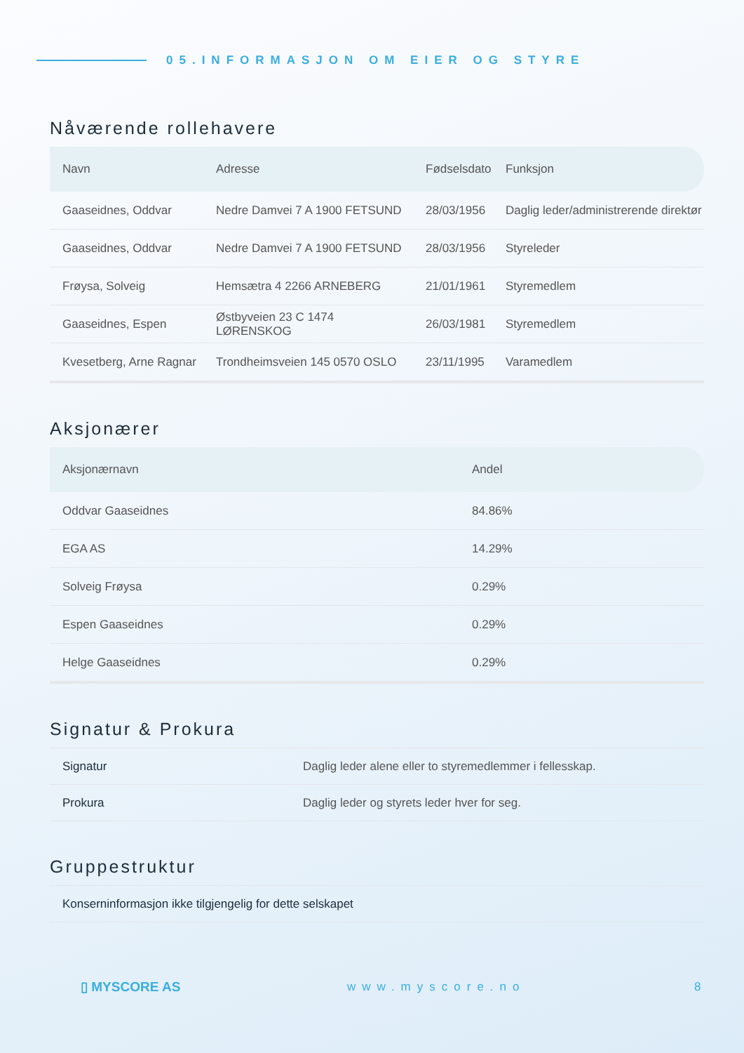05.INFORMASJON OM EIER OG STYRE
Nåværende rollehavere
| Navn | Adresse | Fødselsdato | Funksjon |
| --- | --- | --- | --- |
| Gaaseidnes, Oddvar | Nedre Damvei 7 A 1900 FETSUND | 28/03/1956 | Daglig leder/administrerende direktør |
| Gaaseidnes, Oddvar | Nedre Damvei 7 A 1900 FETSUND | 28/03/1956 | Styreleder |
| Frøysa, Solveig | Hemsætra 4 2266 ARNEBERG | 21/01/1961 | Styremedlem |
| Gaaseidnes, Espen | Østbyveien 23 C 1474 LØRENSKOG | 26/03/1981 | Styremedlem |
| Kvesetberg, Arne Ragnar | Trondheimsveien 145 0570 OSLO | 23/11/1995 | Varamedlem |
Aksjonærer
| Aksjonærnavn | Andel |
| --- | --- |
| Oddvar Gaaseidnes | 84.86% |
| EGA AS | 14.29% |
| Solveig Frøysa | 0.29% |
| Espen Gaaseidnes | 0.29% |
| Helge Gaaseidnes | 0.29% |
Signatur & Prokura
| Signatur | Daglig leder alene eller to styremedlemmer i fellesskap. |
| Prokura | Daglig leder og styrets leder hver for seg. |
Gruppestruktur
| Konserninformasjon ikke tilgjengelig for dette selskapet |
▯ MYSCORE AS www.myscore.no 8